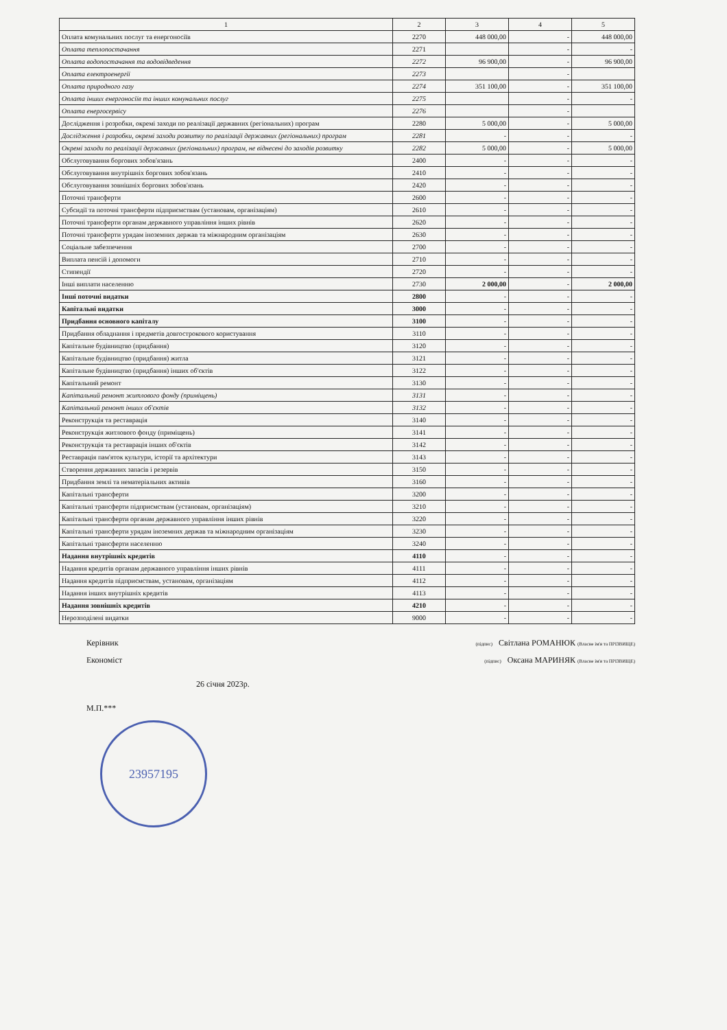| 1 | 2 | 3 | 4 | 5 |
| --- | --- | --- | --- | --- |
| Оплата комунальних послуг та енергоносіїв | 2270 | 448 000,00 | - | 448 000,00 |
| Оплата теплопостачання | 2271 | | - | - |
| Оплата водопостачання та водовідведення | 2272 | 96 900,00 | - | 96 900,00 |
| Оплата електроенергії | 2273 | | - | |
| Оплата природного газу | 2274 | 351 100,00 | - | 351 100,00 |
| Оплата інших енергоносіїв та інших комунальних послуг | 2275 | | - | - |
| Оплата енергосервісу | 2276 | | - | |
| Дослідження і розробки, окремі заходи по реалізації державних (регіональних) програм | 2280 | 5 000,00 | - | 5 000,00 |
| Дослідження і розробки, окремі заходи розвитку по реалізації державних (регіональних) програм | 2281 | - | - | - |
| Окремі заходи по реалізації державних (регіональних) програм, не віднесені до заходів розвитку | 2282 | 5 000,00 | - | 5 000,00 |
| Обслуговування боргових зобов'язань | 2400 | - | - | - |
| Обслуговування внутрішніх боргових зобов'язань | 2410 | - | - | - |
| Обслуговування зовнішніх боргових зобов'язань | 2420 | - | - | - |
| Поточні трансферти | 2600 | - | - | - |
| Субсидії та поточні трансферти підприємствам (установам, організаціям) | 2610 | - | - | - |
| Поточні трансферти органам державного управління інших рівнів | 2620 | - | - | - |
| Поточні трансферти урядам іноземних держав та міжнародним організаціям | 2630 | - | - | - |
| Соціальне забезпечення | 2700 | - | - | - |
| Виплата пенсій і допомоги | 2710 | - | - | - |
| Стипендії | 2720 | - | - | - |
| Інші виплати населенню | 2730 | 2 000,00 | - | 2 000,00 |
| Інші поточні видатки | 2800 | - | - | - |
| Капітальні видатки | 3000 | - | - | - |
| Придбання основного капіталу | 3100 | - | - | - |
| Придбання обладнання і предметів довгострокового користування | 3110 | - | - | - |
| Капітальне будівництво (придбання) | 3120 | - | - | - |
| Капітальне будівництво (придбання) житла | 3121 | - | - | - |
| Капітальне будівництво (придбання) інших об'єктів | 3122 | - | - | - |
| Капітальний ремонт | 3130 | - | - | - |
| Капітальний ремонт житлового фонду (приміщень) | 3131 | - | - | - |
| Капітальний ремонт інших об'єктів | 3132 | - | - | - |
| Реконструкція та реставрація | 3140 | - | - | - |
| Реконструкція житлового фонду (приміщень) | 3141 | - | - | - |
| Реконструкція та реставрація інших об'єктів | 3142 | - | - | - |
| Реставрація пам'яток культури, історії та архітектури | 3143 | - | - | - |
| Створення державних запасів і резервів | 3150 | - | - | - |
| Придбання землі та нематеріальних активів | 3160 | - | - | - |
| Капітальні трансферти | 3200 | - | - | - |
| Капітальні трансферти підприємствам (установам, організаціям) | 3210 | - | - | - |
| Капітальні трансферти органам державного управління інших рівнів | 3220 | - | - | - |
| Капітальні трансферти урядам іноземних держав та міжнародним організаціям | 3230 | - | - | - |
| Капітальні трансферти населенню | 3240 | - | - | - |
| Надання внутрішніх кредитів | 4110 | - | - | - |
| Надання кредитів органам державного управління інших рівнів | 4111 | - | - | - |
| Надання кредитів підприємствам, установам, організаціям | 4112 | - | - | - |
| Надання інших внутрішніх кредитів | 4113 | - | - | - |
| Надання зовнішніх кредитів | 4210 | - | - | - |
| Нерозподілені видатки | 9000 | - | - | - |
Керівник (підпис) Світлана РОМАНЮК (Власне ім'я та ПРІЗВИЩЕ)
Економіст (підпис) Оксана МАРИНЯК (Власне ім'я та ПРІЗВИЩЕ)
26 січня 2023р.
М.П.***
23957195